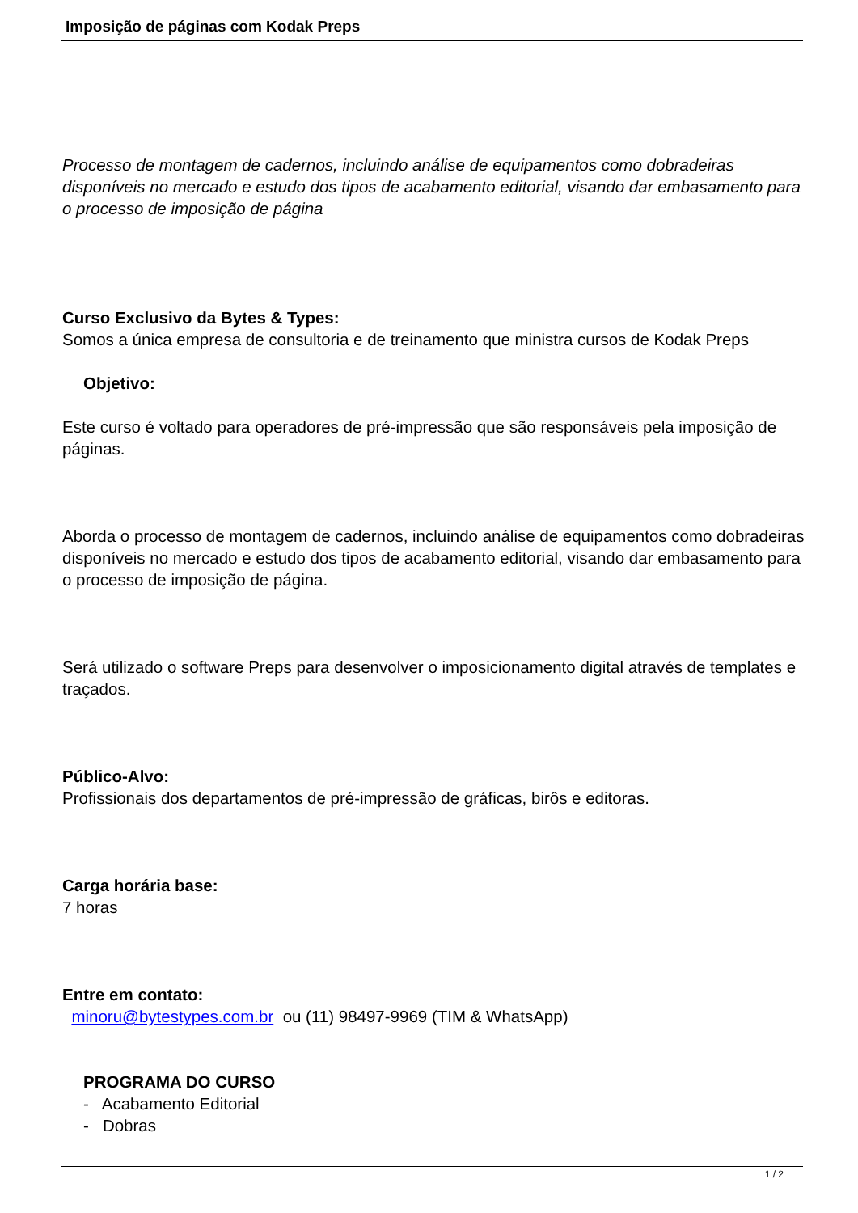Imposição de páginas com Kodak Preps
Processo de montagem de cadernos, incluindo análise de equipamentos como dobradeiras disponíveis no mercado e estudo dos tipos de acabamento editorial, visando dar embasamento para o processo de imposição de página
Curso Exclusivo da Bytes & Types:
Somos a única empresa de consultoria e de treinamento que ministra cursos de Kodak Preps
Objetivo:
Este curso é voltado para operadores de pré-impressão que são responsáveis pela imposição de páginas.
Aborda o processo de montagem de cadernos, incluindo análise de equipamentos como dobradeiras disponíveis no mercado e estudo dos tipos de acabamento editorial, visando dar embasamento para o processo de imposição de página.
Será utilizado o software Preps para desenvolver o imposicionamento digital através de templates e traçados.
Público-Alvo:
Profissionais dos departamentos de pré-impressão de gráficas, birôs e editoras.
Carga horária base:
7 horas
Entre em contato:
minoru@bytestypes.com.br ou (11) 98497-9969 (TIM & WhatsApp)
PROGRAMA DO CURSO
- Acabamento Editorial
- Dobras
1 / 2